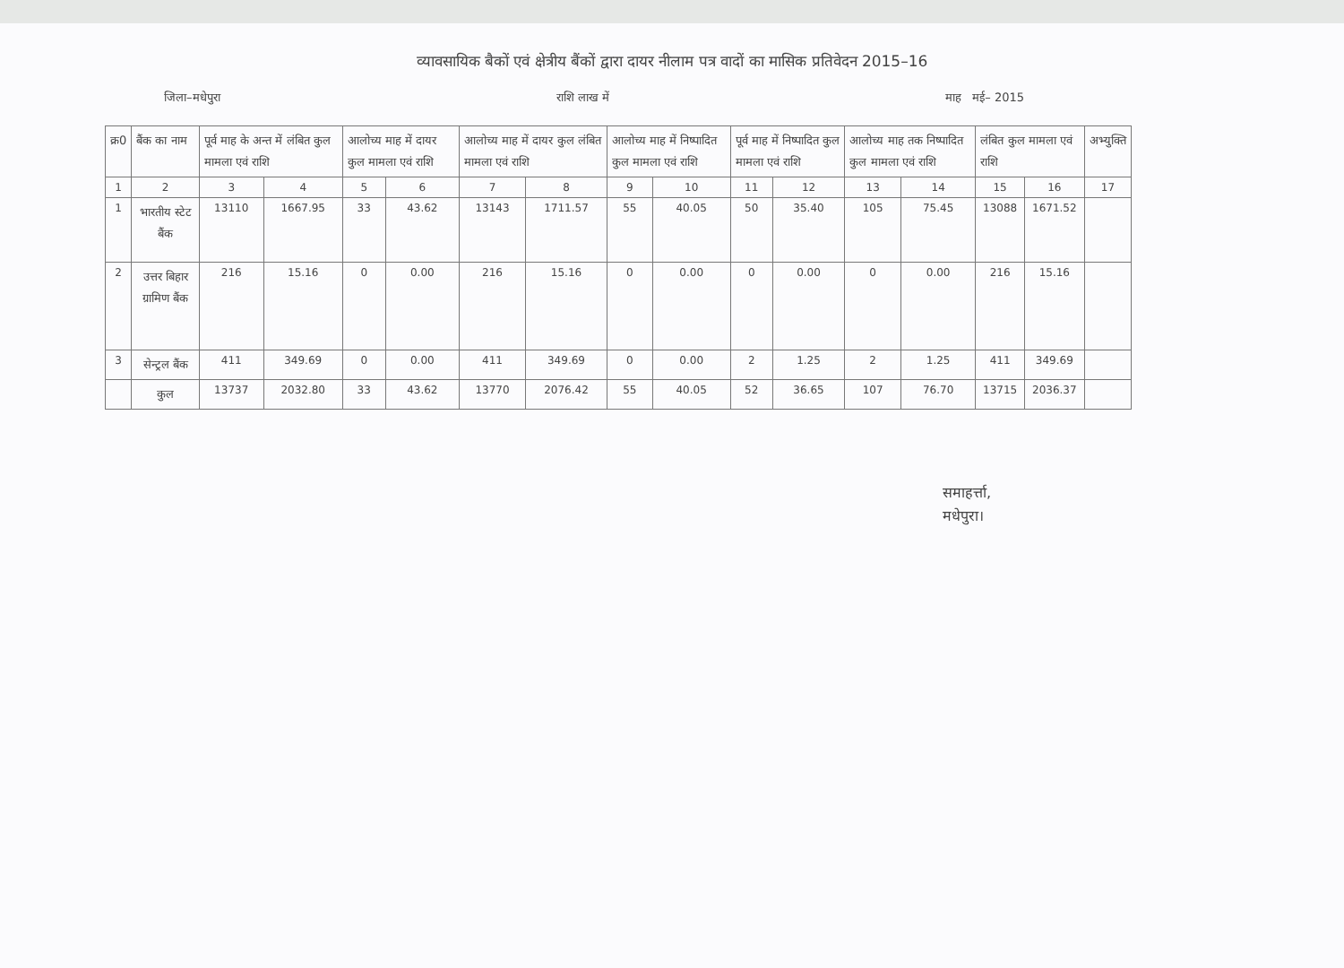व्यावसायिक बैकों एवं क्षेत्रीय बैंकों द्वारा दायर नीलाम पत्र वादों का मासिक प्रतिवेदन 2015–16
जिला–मधेपुरा राशि लाख में माह मई– 2015
| क्र0 | बैंक का नाम | पूर्व माह के अन्त में लंबित कुल मामला एवं राशि | | आलोच्य माह में दायर कुल मामला एवं राशि | | आलोच्य माह में दायर कुल लंबित मामला एवं राशि | | आलोच्य माह में निष्पादित कुल मामला एवं राशि | | पूर्व माह में निष्पादित कुल मामला एवं राशि | | आलोच्य माह तक निष्पादित कुल मामला एवं राशि | | लंबित कुल मामला एवं राशि | | अभ्युक्ति |
| --- | --- | --- | --- | --- | --- | --- | --- | --- | --- | --- | --- | --- | --- | --- | --- | --- |
| 1 | 2 | 3 | 4 | 5 | 6 | 7 | 8 | 9 | 10 | 11 | 12 | 13 | 14 | 15 | 16 | 17 |
| 1 | भारतीय स्टेट बैंक | 13110 | 1667.95 | 33 | 43.62 | 13143 | 1711.57 | 55 | 40.05 | 50 | 35.40 | 105 | 75.45 | 13088 | 1671.52 | |
| 2 | उत्तर बिहार ग्रामिण बैंक | 216 | 15.16 | 0 | 0.00 | 216 | 15.16 | 0 | 0.00 | 0 | 0.00 | 0 | 0.00 | 216 | 15.16 | |
| 3 | सेन्ट्रल बैंक | 411 | 349.69 | 0 | 0.00 | 411 | 349.69 | 0 | 0.00 | 2 | 1.25 | 2 | 1.25 | 411 | 349.69 | |
| | कुल | 13737 | 2032.80 | 33 | 43.62 | 13770 | 2076.42 | 55 | 40.05 | 52 | 36.65 | 107 | 76.70 | 13715 | 2036.37 | |
समाहर्त्ता,
मधेपुरा।